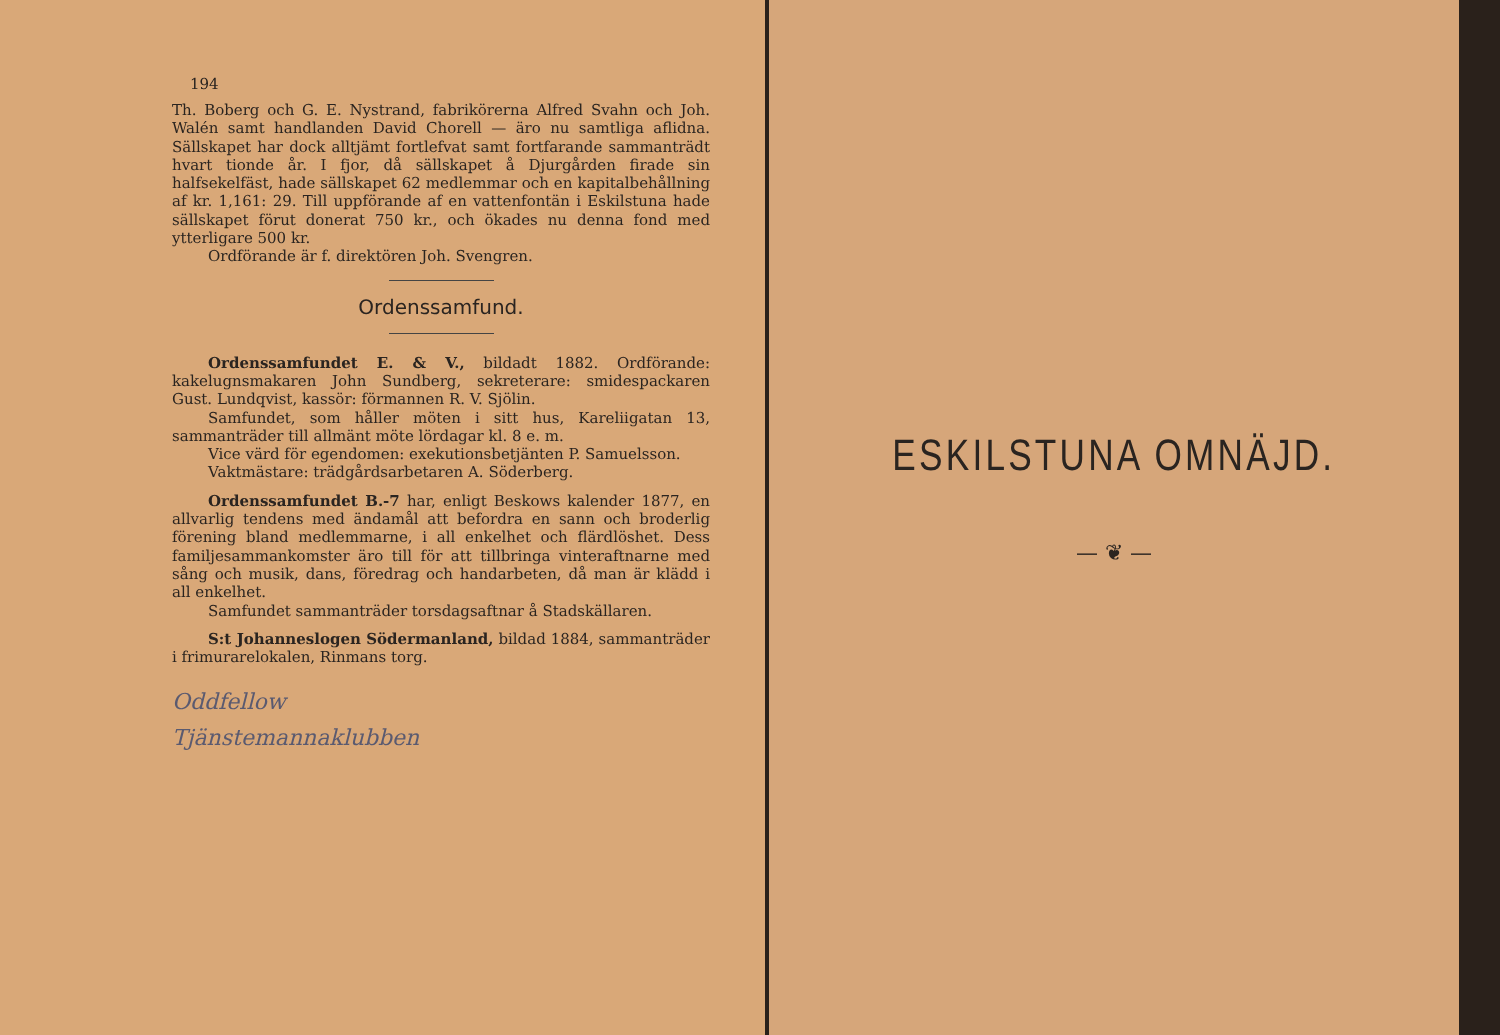194
Th. Boberg och G. E. Nystrand, fabrikörerna Alfred Svahn och Joh. Walén samt handlanden David Chorell — äro nu samtliga aflidna. Sällskapet har dock alltjämt fortlefvat samt fortfarande sammanträdt hvart tionde år. I fjor, då sällskapet å Djurgården firade sin halfsekelfäst, hade sällskapet 62 medlemmar och en kapitalbehållning af kr. 1,161: 29. Till uppförande af en vattenfontän i Eskilstuna hade sällskapet förut donerat 750 kr., och ökades nu denna fond med ytterligare 500 kr.
Ordförande är f. direktören Joh. Svengren.
Ordenssamfund.
Ordenssamfundet E. & V., bildadt 1882. Ordförande: kakelugnsmakaren John Sundberg, sekreterare: smidespackaren Gust. Lundqvist, kassör: förmannen R. V. Sjölin.
Samfundet, som håller möten i sitt hus, Kareliigatan 13, sammanträder till allmänt möte lördagar kl. 8 e. m.
Vice värd för egendomen: exekutionsbetjänten P. Samuelsson.
Vaktmästare: trädgårdsarbetaren A. Söderberg.
Ordenssamfundet B.-7 har, enligt Beskows kalender 1877, en allvarlig tendens med ändamål att befordra en sann och broderlig förening bland medlemmarne, i all enkelhet och flärdlöshet. Dess familjesammankomster äro till för att tillbringa vinteraftnarne med sång och musik, dans, föredrag och handarbeten, då man är klädd i all enkelhet.
Samfundet sammanträder torsdagsaftnar å Stadskällaren.
S:t Johanneslogen Södermanland, bildad 1884, sammanträder i frimurarelokalen, Rinmans torg.
Oddfellow
Tjänstemannaklubben
ESKILSTUNA OMNÄJD.
— ❦ —